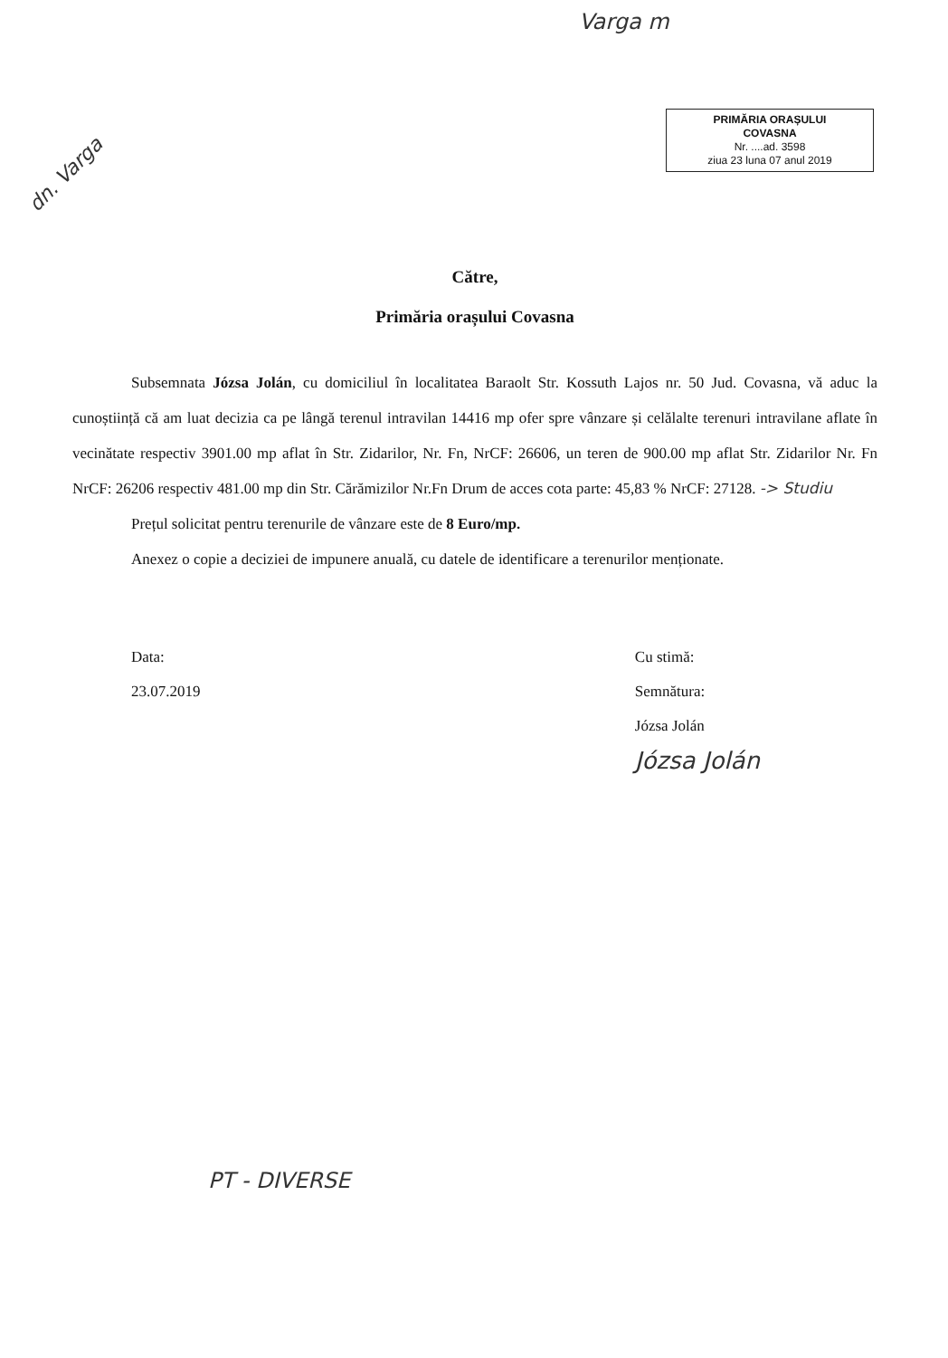Varga m
dn. Varga
PRIMĂRIA ORAȘULUI
COVASNA
Nr. ....ad. 3598
ziua 23 luna 07 anul 2019
Către,
Primăria orașului Covasna
Subsemnata Józsa Jolán, cu domiciliul în localitatea Baraolt Str. Kossuth Lajos nr. 50 Jud. Covasna, vă aduc la cunoștiință că am luat decizia ca pe lângă terenul intravilan 14416 mp ofer spre vânzare și celălalte terenuri intravilane aflate în vecinătate respectiv 3901.00 mp aflat în Str. Zidarilor, Nr. Fn, NrCF: 26606, un teren de 900.00 mp aflat Str. Zidarilor Nr. Fn NrCF: 26206 respectiv 481.00 mp din Str. Cărămizilor Nr.Fn Drum de acces cota parte: 45,83 % NrCF: 27128. -> Studiu
Prețul solicitat pentru terenurile de vânzare este de 8 Euro/mp.
Anexez o copie a deciziei de impunere anuală, cu datele de identificare a terenurilor menționate.
Data:
23.07.2019
Cu stimă:
Semnătura:
Józsa Jolán
Józsa Jolán
PT - DIVERSE